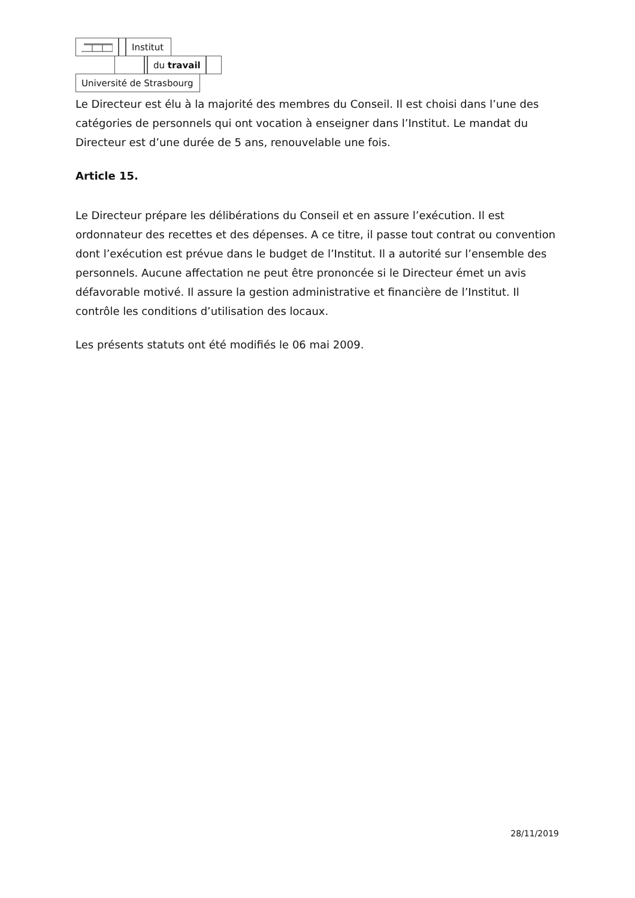Institut
du travail
Université de Strasbourg
Le Directeur est élu à la majorité des membres du Conseil. Il est choisi dans l’une des catégories de personnels qui ont vocation à enseigner dans l’Institut. Le mandat du Directeur est d’une durée de 5 ans, renouvelable une fois.
Article 15.
Le Directeur prépare les délibérations du Conseil et en assure l’exécution. Il est ordonnateur des recettes et des dépenses. A ce titre, il passe tout contrat ou convention dont l’exécution est prévue dans le budget de l’Institut. Il a autorité sur l’ensemble des personnels. Aucune affectation ne peut être prononcée si le Directeur émet un avis défavorable motivé. Il assure la gestion administrative et financière de l’Institut. Il contrôle les conditions d’utilisation des locaux.
Les présents statuts ont été modifiés le 06 mai 2009.
28/11/2019